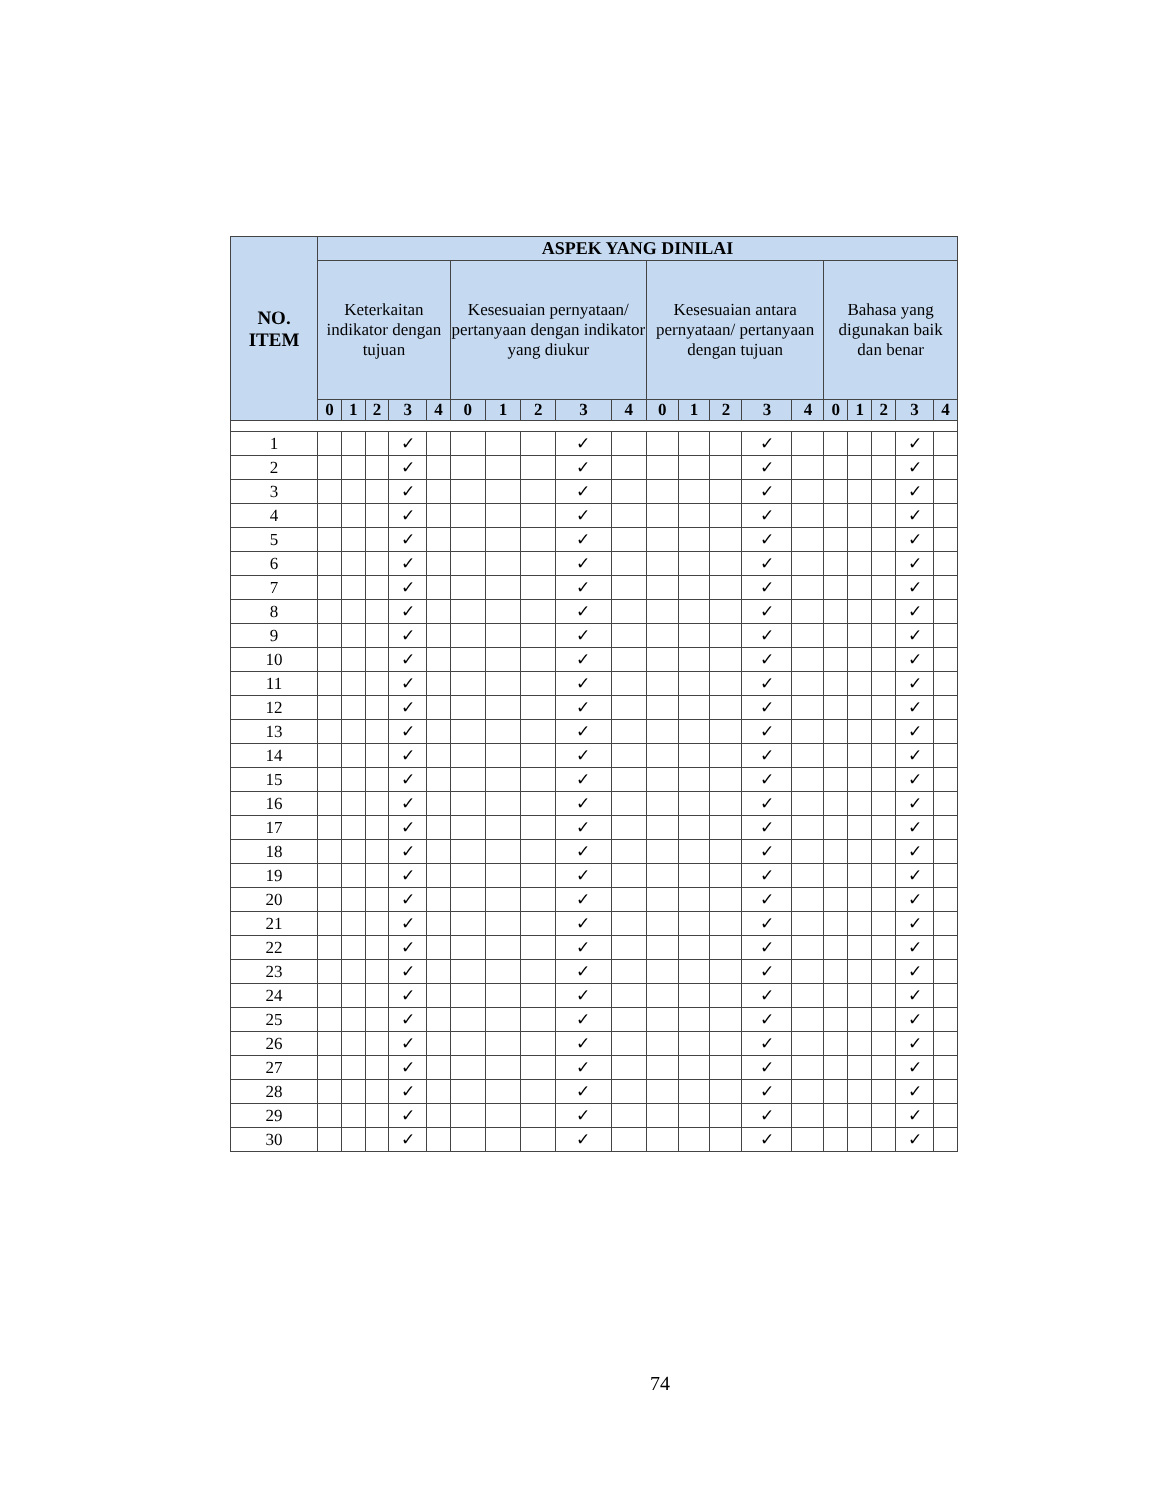| NO. ITEM | ASPEK YANG DINILAI | | | | | | | | | | | | | | | | | | | |
| --- | --- | --- | --- | --- | --- | --- | --- | --- | --- | --- | --- | --- | --- | --- | --- | --- | --- | --- | --- | --- |
| | Keterkaitan indikator dengan tujuan | | | | | Kesesuaian pernyataan/ pertanyaan dengan indikator yang diukur | | | | | Kesesuaian antara pernyataan/ pertanyaan dengan tujuan | | | | | Bahasa yang digunakan baik dan benar | | | | |
| | 0 | 1 | 2 | 3 | 4 | 0 | 1 | 2 | 3 | 4 | 0 | 1 | 2 | 3 | 4 | 0 | 1 | 2 | 3 | 4 |
| 1 | | | | ✓ | | | | | ✓ | | | | | ✓ | | | | | ✓ | |
| 2 | | | | ✓ | | | | | ✓ | | | | | ✓ | | | | | ✓ | |
| 3 | | | | ✓ | | | | | ✓ | | | | | ✓ | | | | | ✓ | |
| 4 | | | | ✓ | | | | | ✓ | | | | | ✓ | | | | | ✓ | |
| 5 | | | | ✓ | | | | | ✓ | | | | | ✓ | | | | | ✓ | |
| 6 | | | | ✓ | | | | | ✓ | | | | | ✓ | | | | | ✓ | |
| 7 | | | | ✓ | | | | | ✓ | | | | | ✓ | | | | | ✓ | |
| 8 | | | | ✓ | | | | | ✓ | | | | | ✓ | | | | | ✓ | |
| 9 | | | | ✓ | | | | | ✓ | | | | | ✓ | | | | | ✓ | |
| 10 | | | | ✓ | | | | | ✓ | | | | | ✓ | | | | | ✓ | |
| 11 | | | | ✓ | | | | | ✓ | | | | | ✓ | | | | | ✓ | |
| 12 | | | | ✓ | | | | | ✓ | | | | | ✓ | | | | | ✓ | |
| 13 | | | | ✓ | | | | | ✓ | | | | | ✓ | | | | | ✓ | |
| 14 | | | | ✓ | | | | | ✓ | | | | | ✓ | | | | | ✓ | |
| 15 | | | | ✓ | | | | | ✓ | | | | | ✓ | | | | | ✓ | |
| 16 | | | | ✓ | | | | | ✓ | | | | | ✓ | | | | | ✓ | |
| 17 | | | | ✓ | | | | | ✓ | | | | | ✓ | | | | | ✓ | |
| 18 | | | | ✓ | | | | | ✓ | | | | | ✓ | | | | | ✓ | |
| 19 | | | | ✓ | | | | | ✓ | | | | | ✓ | | | | | ✓ | |
| 20 | | | | ✓ | | | | | ✓ | | | | | ✓ | | | | | ✓ | |
| 21 | | | | ✓ | | | | | ✓ | | | | | ✓ | | | | | ✓ | |
| 22 | | | | ✓ | | | | | ✓ | | | | | ✓ | | | | | ✓ | |
| 23 | | | | ✓ | | | | | ✓ | | | | | ✓ | | | | | ✓ | |
| 24 | | | | ✓ | | | | | ✓ | | | | | ✓ | | | | | ✓ | |
| 25 | | | | ✓ | | | | | ✓ | | | | | ✓ | | | | | ✓ | |
| 26 | | | | ✓ | | | | | ✓ | | | | | ✓ | | | | | ✓ | |
| 27 | | | | ✓ | | | | | ✓ | | | | | ✓ | | | | | ✓ | |
| 28 | | | | ✓ | | | | | ✓ | | | | | ✓ | | | | | ✓ | |
| 29 | | | | ✓ | | | | | ✓ | | | | | ✓ | | | | | ✓ | |
| 30 | | | | ✓ | | | | | ✓ | | | | | ✓ | | | | | ✓ | |
74